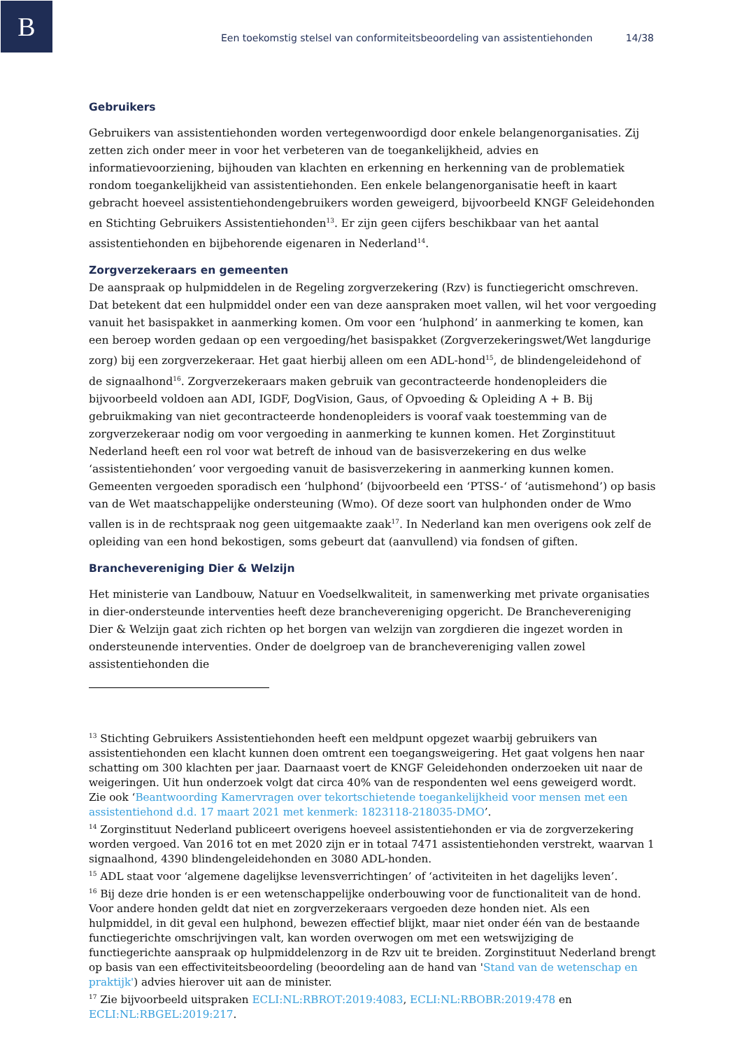B
Een toekomstig stelsel van conformiteitsbeoordeling van assistentiehonden 14/38
Gebruikers
Gebruikers van assistentiehonden worden vertegenwoordigd door enkele belangenorganisaties. Zij zetten zich onder meer in voor het verbeteren van de toegankelijkheid, advies en informatievoorziening, bijhouden van klachten en erkenning en herkenning van de problematiek rondom toegankelijkheid van assistentiehonden. Een enkele belangenorganisatie heeft in kaart gebracht hoeveel assistentiehondengebruikers worden geweigerd, bijvoorbeeld KNGF Geleidehonden en Stichting Gebruikers Assistentiehonden<sup>13</sup>. Er zijn geen cijfers beschikbaar van het aantal assistentiehonden en bijbehorende eigenaren in Nederland<sup>14</sup>.
Zorgverzekeraars en gemeenten
De aanspraak op hulpmiddelen in de Regeling zorgverzekering (Rzv) is functiegericht omschreven. Dat betekent dat een hulpmiddel onder een van deze aanspraken moet vallen, wil het voor vergoeding vanuit het basispakket in aanmerking komen. Om voor een ‘hulphond’ in aanmerking te komen, kan een beroep worden gedaan op een vergoeding/het basispakket (Zorgverzekeringswet/Wet langdurige zorg) bij een zorgverzekeraar. Het gaat hierbij alleen om een ADL-hond<sup>15</sup>, de blindengeleidehond of de signaalhond<sup>16</sup>. Zorgverzekeraars maken gebruik van gecontracteerde hondenopleiders die bijvoorbeeld voldoen aan ADI, IGDF, DogVision, Gaus, of Opvoeding & Opleiding A + B. Bij gebruikmaking van niet gecontracteerde hondenopleiders is vooraf vaak toestemming van de zorgverzekeraar nodig om voor vergoeding in aanmerking te kunnen komen. Het Zorginstituut Nederland heeft een rol voor wat betreft de inhoud van de basisverzekering en dus welke ‘assistentiehonden’ voor vergoeding vanuit de basisverzekering in aanmerking kunnen komen.
Gemeenten vergoeden sporadisch een ‘hulphond’ (bijvoorbeeld een ‘PTSS-‘ of ‘autismehond’) op basis van de Wet maatschappelijke ondersteuning (Wmo). Of deze soort van hulphonden onder de Wmo vallen is in de rechtspraak nog geen uitgemaakte zaak<sup>17</sup>. In Nederland kan men overigens ook zelf de opleiding van een hond bekostigen, soms gebeurt dat (aanvullend) via fondsen of giften.
Branchevereniging Dier & Welzijn
Het ministerie van Landbouw, Natuur en Voedselkwaliteit, in samenwerking met private organisaties in dier-ondersteunde interventies heeft deze branchevereniging opgericht. De Branchevereniging Dier & Welzijn gaat zich richten op het borgen van welzijn van zorgdieren die ingezet worden in ondersteunende interventies. Onder de doelgroep van de branchevereniging vallen zowel assistentiehonden die
<sup>13</sup> Stichting Gebruikers Assistentiehonden heeft een meldpunt opgezet waarbij gebruikers van assistentiehonden een klacht kunnen doen omtrent een toegangsweigering. Het gaat volgens hen naar schatting om 300 klachten per jaar. Daarnaast voert de KNGF Geleidehonden onderzoeken uit naar de weigeringen. Uit hun onderzoek volgt dat circa 40% van de respondenten wel eens geweigerd wordt. Zie ook ‘Beantwoording Kamervragen over tekortschietende toegankelijkheid voor mensen met een assistentiehond d.d. 17 maart 2021 met kenmerk: 1823118-218035-DMO’.
<sup>14</sup> Zorginstituut Nederland publiceert overigens hoeveel assistentiehonden er via de zorgverzekering worden vergoed. Van 2016 tot en met 2020 zijn er in totaal 7471 assistentiehonden verstrekt, waarvan 1 signaalhond, 4390 blindengeleidehonden en 3080 ADL-honden.
<sup>15</sup> ADL staat voor ‘algemene dagelijkse levensverrichtingen’ of ‘activiteiten in het dagelijks leven’.
<sup>16</sup> Bij deze drie honden is er een wetenschappelijke onderbouwing voor de functionaliteit van de hond. Voor andere honden geldt dat niet en zorgverzekeraars vergoeden deze honden niet. Als een hulpmiddel, in dit geval een hulphond, bewezen effectief blijkt, maar niet onder één van de bestaande functiegerichte omschrijvingen valt, kan worden overwogen om met een wetswijziging de functiegerichte aanspraak op hulpmiddelenzorg in de Rzv uit te breiden. Zorginstituut Nederland brengt op basis van een effectiviteitsbeoordeling (beoordeling aan de hand van 'Stand van de wetenschap en praktijk') advies hierover uit aan de minister.
<sup>17</sup> Zie bijvoorbeeld uitspraken ECLI:NL:RBROT:2019:4083, ECLI:NL:RBOBR:2019:478 en ECLI:NL:RBGEL:2019:217.